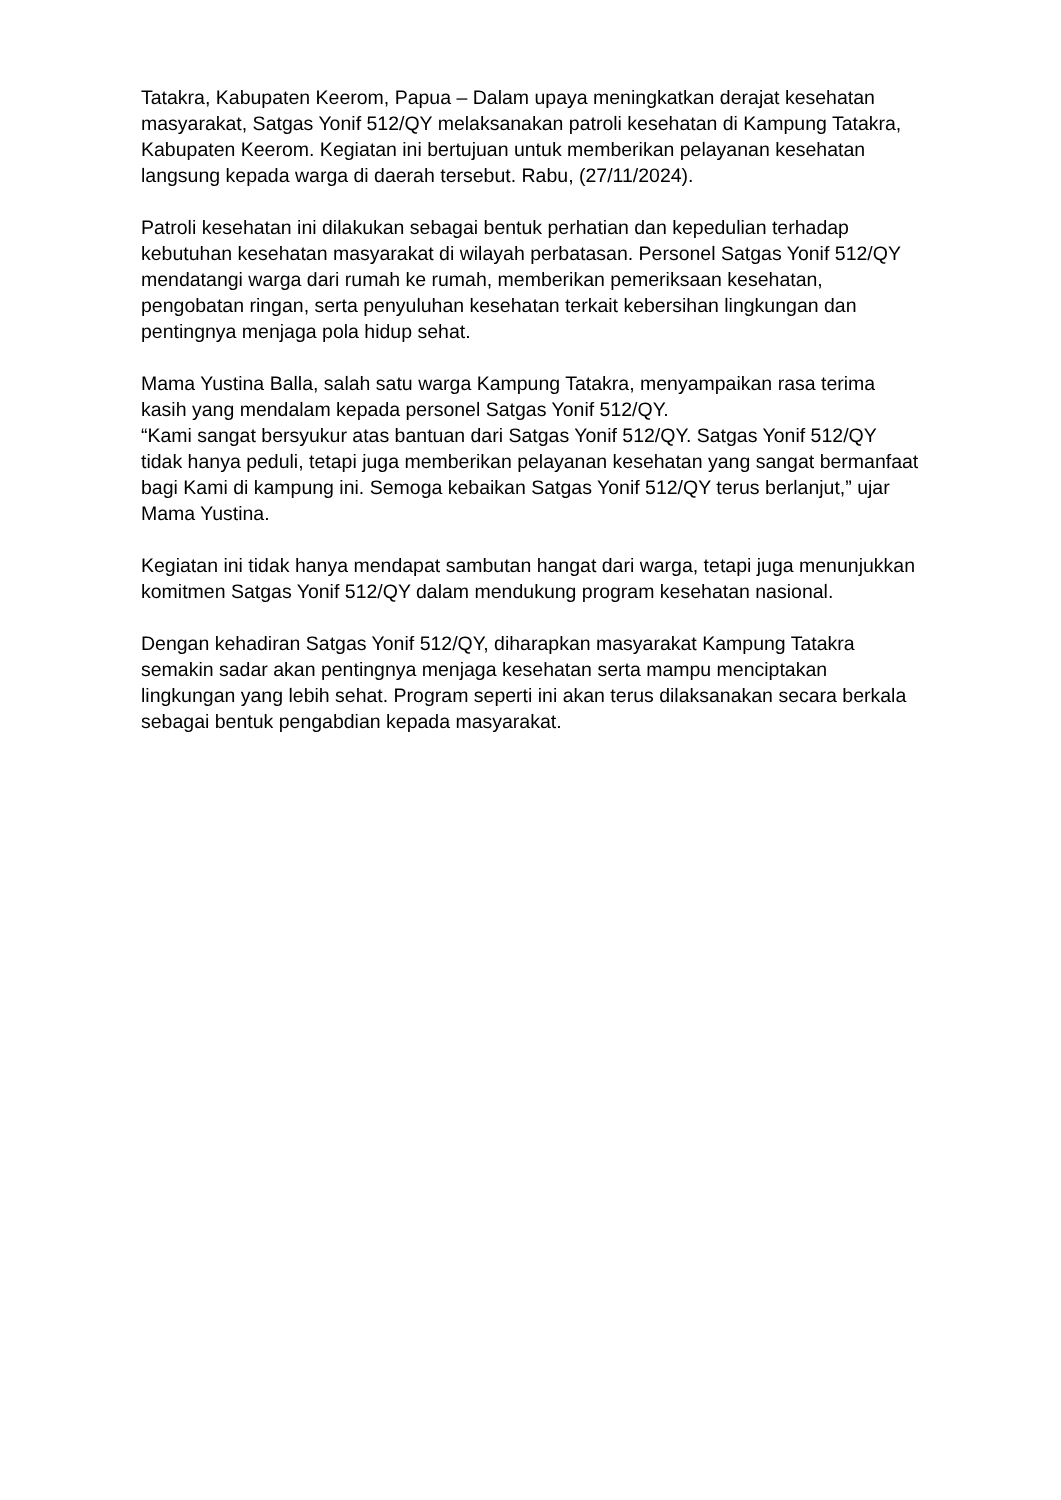Tatakra, Kabupaten Keerom, Papua – Dalam upaya meningkatkan derajat kesehatan masyarakat, Satgas Yonif 512/QY melaksanakan patroli kesehatan di Kampung Tatakra, Kabupaten Keerom. Kegiatan ini bertujuan untuk memberikan pelayanan kesehatan langsung kepada warga di daerah tersebut. Rabu, (27/11/2024).
Patroli kesehatan ini dilakukan sebagai bentuk perhatian dan kepedulian terhadap kebutuhan kesehatan masyarakat di wilayah perbatasan. Personel Satgas Yonif 512/QY mendatangi warga dari rumah ke rumah, memberikan pemeriksaan kesehatan, pengobatan ringan, serta penyuluhan kesehatan terkait kebersihan lingkungan dan pentingnya menjaga pola hidup sehat.
Mama Yustina Balla, salah satu warga Kampung Tatakra, menyampaikan rasa terima kasih yang mendalam kepada personel Satgas Yonif 512/QY.
“Kami sangat bersyukur atas bantuan dari Satgas Yonif 512/QY. Satgas Yonif 512/QY tidak hanya peduli, tetapi juga memberikan pelayanan kesehatan yang sangat bermanfaat bagi Kami di kampung ini. Semoga kebaikan Satgas Yonif 512/QY terus berlanjut,” ujar Mama Yustina.
Kegiatan ini tidak hanya mendapat sambutan hangat dari warga, tetapi juga menunjukkan komitmen Satgas Yonif 512/QY dalam mendukung program kesehatan nasional.
Dengan kehadiran Satgas Yonif 512/QY, diharapkan masyarakat Kampung Tatakra semakin sadar akan pentingnya menjaga kesehatan serta mampu menciptakan lingkungan yang lebih sehat. Program seperti ini akan terus dilaksanakan secara berkala sebagai bentuk pengabdian kepada masyarakat.